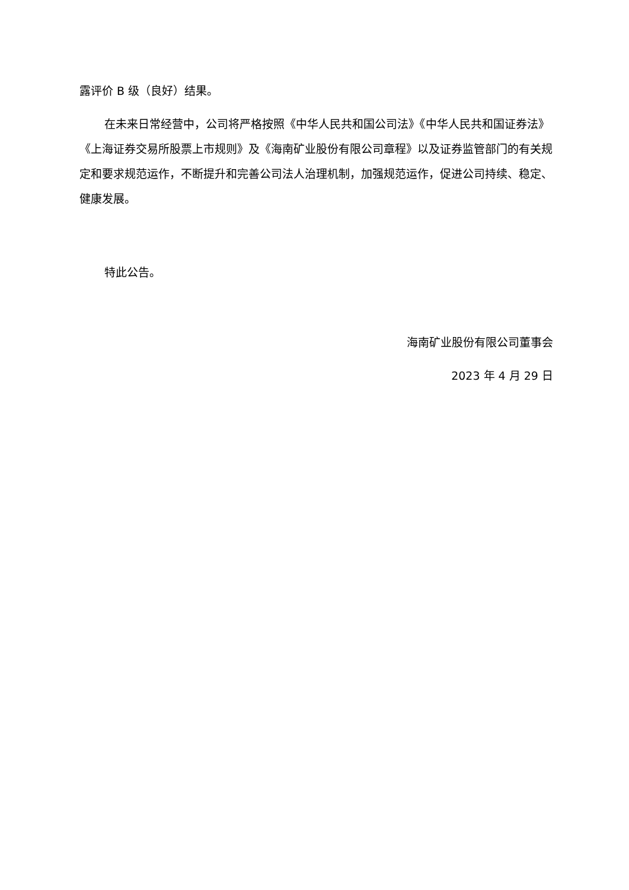露评价 B 级（良好）结果。
在未来日常经营中，公司将严格按照《中华人民共和国公司法》《中华人民共和国证券法》《上海证券交易所股票上市规则》及《海南矿业股份有限公司章程》以及证券监管部门的有关规定和要求规范运作，不断提升和完善公司法人治理机制，加强规范运作，促进公司持续、稳定、健康发展。
特此公告。
海南矿业股份有限公司董事会
2023 年 4 月 29 日